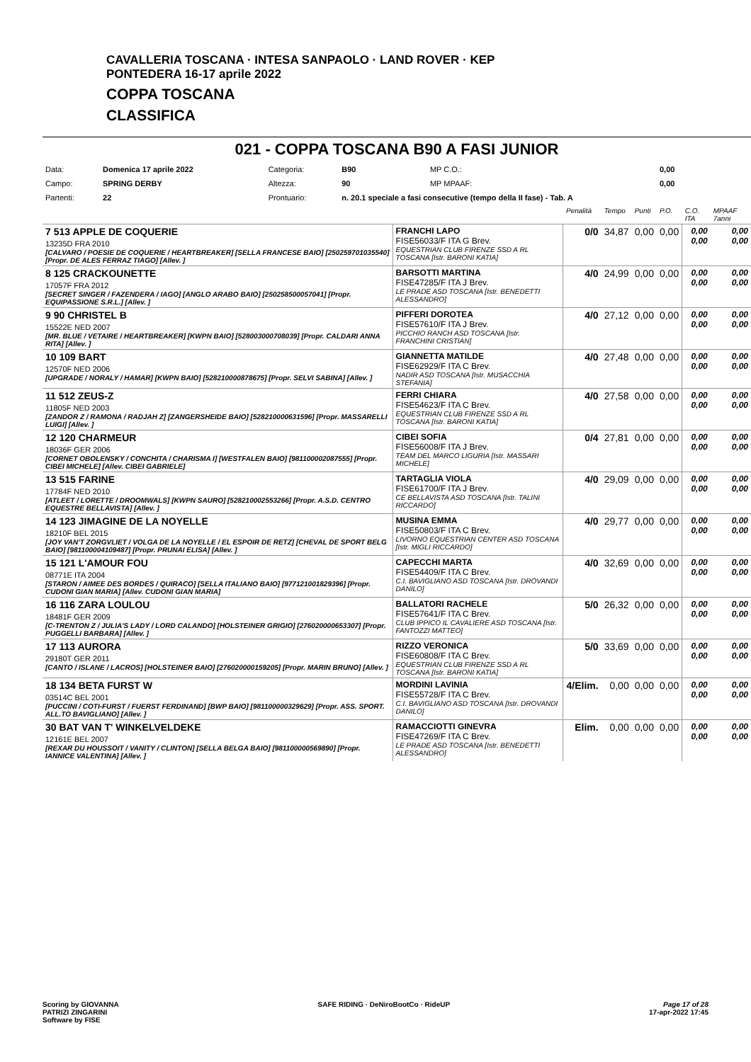CAVALLERIA TOSCANA · INTESA SANPAOLO · LAND ROVER · KEP
PONTEDERA 16-17 aprile 2022
COPPA TOSCANA
CLASSIFICA
021 - COPPA TOSCANA B90 A FASI JUNIOR
| Data: | Domenica 17 aprile 2022 | Categoria: | B90 | MP C.O.: | 0,00 |
| Campo: | SPRING DERBY | Altezza: | 90 | MP MPAAF: | 0,00 |
| Partenti: | 22 | Prontuario: | n. 20.1 speciale a fasi consecutive (tempo della II fase) - Tab. A | | |
| | | Penalità | Tempo | Punti | P.O. | C.O. ITA | MPAAF 7anni |
| 7 513 APPLE DE COQUERIE 13235D FRA 2010 [CALVARO / POESIE DE COQUERIE / HEARTBREAKER] [SELLA FRANCESE BAIO] [250259701035540] [Propr. DE ALES FERRAZ TIAGO] [Allev. ] | FRANCHI LAPO FISE56033/F ITA G Brev. EQUESTRIAN CLUB FIRENZE SSD A RL TOSCANA [Istr. BARONI KATIA] | 0/0 | 34,87 | 0,00 | 0,00 | 0,00 0,00 | 0,00 0,00 |
| 8 125 CRACKOUNETTE 17057F FRA 2012 [SECRET SINGER / FAZENDERA / IAGO] [ANGLO ARABO BAIO] [250258500057041] [Propr. EQUIPASSIONE S.R.L.] [Allev. ] | BARSOTTI MARTINA FISE47285/F ITA J Brev. LE PRADE ASD TOSCANA [Istr. BENEDETTI ALESSANDRO] | 4/0 | 24,99 | 0,00 | 0,00 | 0,00 0,00 | 0,00 0,00 |
| 9 90 CHRISTEL B 15522E NED 2007 [MR. BLUE / VETAIRE / HEARTBREAKER] [KWPN BAIO] [528003000708039] [Propr. CALDARI ANNA RITA] [Allev. ] | PIFFERI DOROTEA FISE57610/F ITA J Brev. PICCHIO RANCH ASD TOSCANA [Istr. FRANCHINI CRISTIAN] | 4/0 | 27,12 | 0,00 | 0,00 | 0,00 0,00 | 0,00 0,00 |
| 10 109 BART 12570F NED 2006 [UPGRADE / NORALY / HAMAR] [KWPN BAIO] [528210000878675] [Propr. SELVI SABINA] [Allev. ] | GIANNETTA MATILDE FISE62929/F ITA C Brev. NADIR ASD TOSCANA [Istr. MUSACCHIA STEFANIA] | 4/0 | 27,48 | 0,00 | 0,00 | 0,00 0,00 | 0,00 0,00 |
| 11 512 ZEUS-Z 11805F NED 2003 [ZANDOR Z / RAMONA / RADJAH Z] [ZANGERSHEIDE BAIO] [528210000631596] [Propr. MASSARELLI LUIGI] [Allev. ] | FERRI CHIARA FISE54623/F ITA C Brev. EQUESTRIAN CLUB FIRENZE SSD A RL TOSCANA [Istr. BARONI KATIA] | 4/0 | 27,58 | 0,00 | 0,00 | 0,00 0,00 | 0,00 0,00 |
| 12 120 CHARMEUR 18036F GER 2006 [CORNET OBOLENSKY / CONCHITA / CHARISMA I] [WESTFALEN BAIO] [981100002087555] [Propr. CIBEI MICHELE] [Allev. CIBEI GABRIELE] | CIBEI SOFIA FISE56008/F ITA J Brev. TEAM DEL MARCO LIGURIA [Istr. MASSARI MICHELE] | 0/4 | 27,81 | 0,00 | 0,00 | 0,00 0,00 | 0,00 0,00 |
| 13 515 FARINE 17784F NED 2010 [ATLEET / LORETTE / DROOMWALS] [KWPN SAURO] [528210002553266] [Propr. A.S.D. CENTRO EQUESTRE BELLAVISTA] [Allev. ] | TARTAGLIA VIOLA FISE61700/F ITA J Brev. CE BELLAVISTA ASD TOSCANA [Istr. TALINI RICCARDO] | 4/0 | 29,09 | 0,00 | 0,00 | 0,00 0,00 | 0,00 0,00 |
| 14 123 JIMAGINE DE LA NOYELLE 18210F BEL 2015 [JOY VAN'T ZORGVLIET / VOLGA DE LA NOYELLE / EL ESPOIR DE RETZ] [CHEVAL DE SPORT BELG BAIO] [981100004109487] [Propr. PRUNAI ELISA] [Allev. ] | MUSINA EMMA FISE50803/F ITA C Brev. LIVORNO EQUESTRIAN CENTER ASD TOSCANA [Istr. MIGLI RICCARDO] | 4/0 | 29,77 | 0,00 | 0,00 | 0,00 0,00 | 0,00 0,00 |
| 15 121 L'AMOUR FOU 08771E ITA 2004 [STARON / AIMEE DES BORDES / QUIRACO] [SELLA ITALIANO BAIO] [977121001829396] [Propr. CUDONI GIAN MARIA] [Allev. CUDONI GIAN MARIA] | CAPECCHI MARTA FISE54409/F ITA C Brev. C.I. BAVIGLIANO ASD TOSCANA [Istr. DROVANDI DANILO] | 4/0 | 32,69 | 0,00 | 0,00 | 0,00 0,00 | 0,00 0,00 |
| 16 116 ZARA LOULOU 18481F GER 2009 [C-TRENTON Z / JULIA'S LADY / LORD CALANDO] [HOLSTEINER GRIGIO] [276020000653307] [Propr. PUGGELLI BARBARA] [Allev. ] | BALLATORI RACHELE FISE57641/F ITA C Brev. CLUB IPPICO IL CAVALIERE ASD TOSCANA [Istr. FANTOZZI MATTEO] | 5/0 | 26,32 | 0,00 | 0,00 | 0,00 0,00 | 0,00 0,00 |
| 17 113 AURORA 29180T GER 2011 [CANTO / ISLANE / LACROS] [HOLSTEINER BAIO] [276020000159205] [Propr. MARIN BRUNO] [Allev. ] | RIZZO VERONICA FISE60808/F ITA C Brev. EQUESTRIAN CLUB FIRENZE SSD A RL TOSCANA [Istr. BARONI KATIA] | 5/0 | 33,69 | 0,00 | 0,00 | 0,00 0,00 | 0,00 0,00 |
| 18 134 BETA FURST W 03514C BEL 2001 [PUCCINI / COTI-FURST / FUERST FERDINAND] [BWP BAIO] [981100000329629] [Propr. ASS. SPORT. ALL.TO BAVIGLIANO] [Allev. ] | MORDINI LAVINIA FISE55728/F ITA C Brev. C.I. BAVIGLIANO ASD TOSCANA [Istr. DROVANDI DANILO] | 4/Elim. | 0,00 | 0,00 | 0,00 | 0,00 0,00 | 0,00 0,00 |
| 30 BAT VAN T' WINKELVELDEKE 12161E BEL 2007 [REXAR DU HOUSSOIT / VANITY / CLINTON] [SELLA BELGA BAIO] [981100000569890] [Propr. IANNICE VALENTINA] [Allev. ] | RAMACCIOTTI GINEVRA FISE47269/F ITA C Brev. LE PRADE ASD TOSCANA [Istr. BENEDETTI ALESSANDRO] | Elim. | 0,00 | 0,00 | 0,00 | 0,00 0,00 | 0,00 0,00 |
Scoring by GIOVANNA
PATRIZI ZINGARINI
Software by FISE
SAFE RIDING · DeNiroBootCo · RideUP
Page 17 of 28
17-apr-2022 17:45